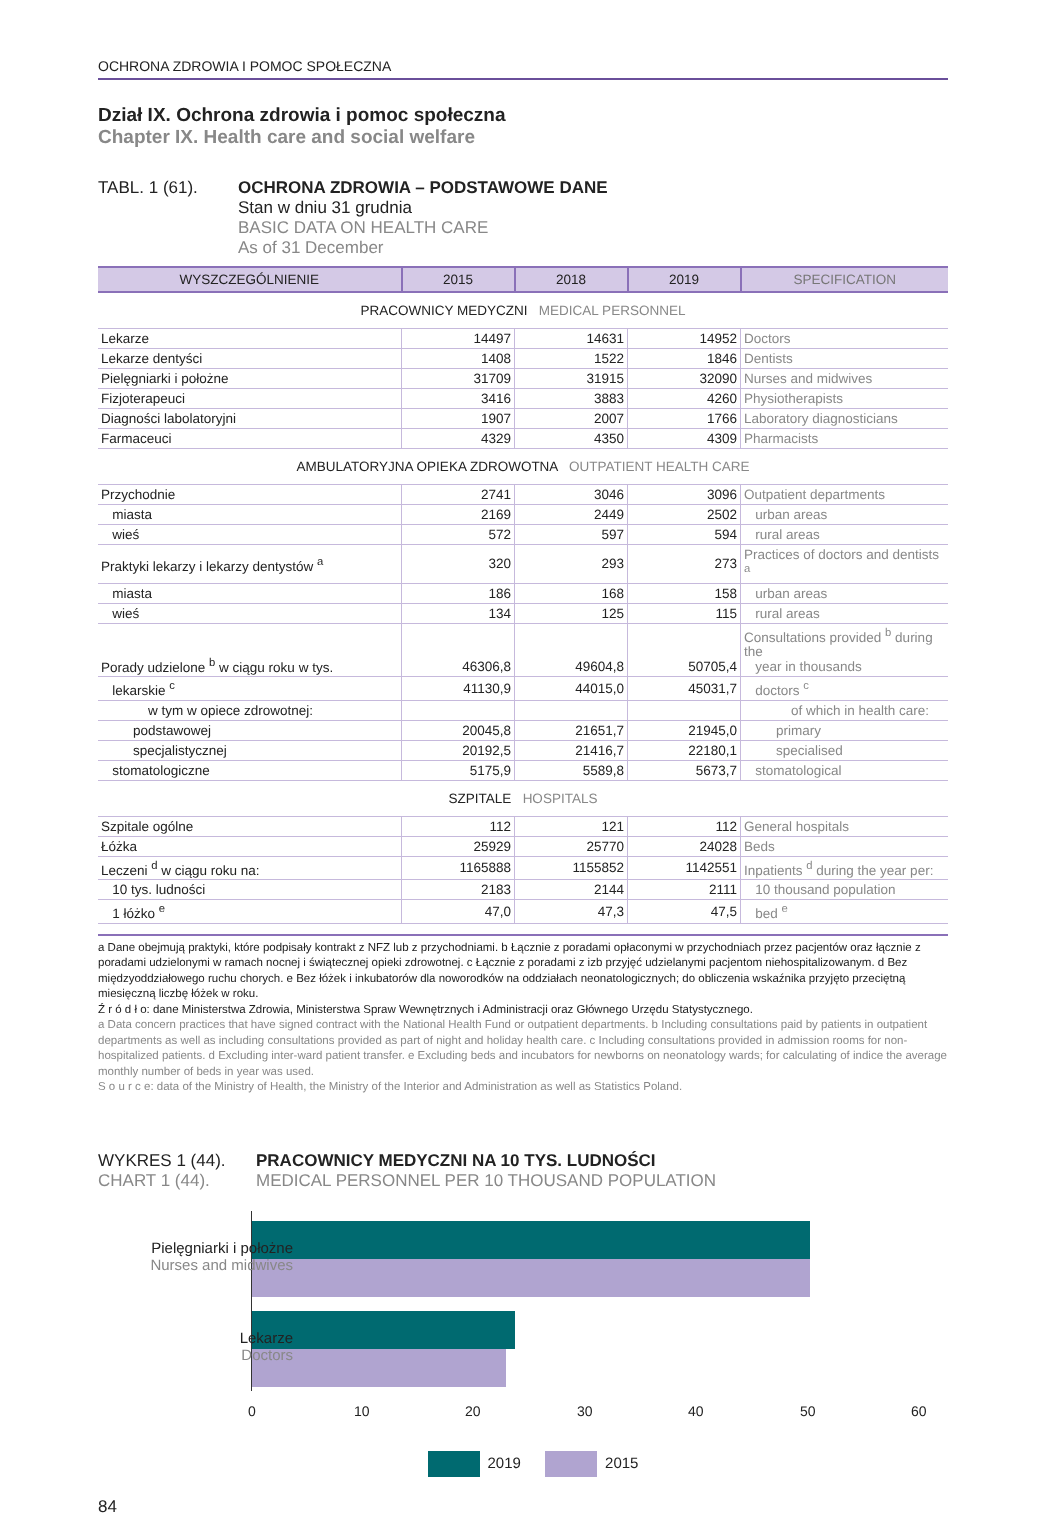OCHRONA ZDROWIA I POMOC SPOŁECZNA
Dział IX. Ochrona zdrowia i pomoc społeczna
Chapter IX. Health care and social welfare
TABL. 1 (61). OCHRONA ZDROWIA – PODSTAWOWE DANE
Stan w dniu 31 grudnia
BASIC DATA ON HEALTH CARE
As of 31 December
| WYSZCZEGÓLNIENIE | 2015 | 2018 | 2019 | SPECIFICATION |
| --- | --- | --- | --- | --- |
| PRACOWNICY MEDYCZNI MEDICAL PERSONNEL | | | | |
| Lekarze | 14497 | 14631 | 14952 | Doctors |
| Lekarze dentyści | 1408 | 1522 | 1846 | Dentists |
| Pielęgniarki i położne | 31709 | 31915 | 32090 | Nurses and midwives |
| Fizjoterapeuci | 3416 | 3883 | 4260 | Physiotherapists |
| Diagności labolatoryjni | 1907 | 2007 | 1766 | Laboratory diagnosticians |
| Farmaceuci | 4329 | 4350 | 4309 | Pharmacists |
| AMBULATORYJNA OPIEKA ZDROWOTNA OUTPATIENT HEALTH CARE | | | | |
| Przychodnie | 2741 | 3046 | 3096 | Outpatient departments |
| miasta | 2169 | 2449 | 2502 | urban areas |
| wieś | 572 | 597 | 594 | rural areas |
| Praktyki lekarzy i lekarzy dentystów <sup>a</sup> | 320 | 293 | 273 | Practices of doctors and dentists <sup>a</sup> |
| miasta | 186 | 168 | 158 | urban areas |
| wieś | 134 | 125 | 115 | rural areas |
| Porady udzielone <sup>b</sup> w ciągu roku w tys. | 46306,8 | 49604,8 | 50705,4 | Consultations provided <sup>b</sup> during the year in thousands |
| lekarskie <sup>c</sup> | 41130,9 | 44015,0 | 45031,7 | doctors <sup>c</sup> |
| w tym w opiece zdrowotnej: | | | | of which in health care: |
| podstawowej | 20045,8 | 21651,7 | 21945,0 | primary |
| specjalistycznej | 20192,5 | 21416,7 | 22180,1 | specialised |
| stomatologiczne | 5175,9 | 5589,8 | 5673,7 | stomatological |
| SZPITALE HOSPITALS | | | | |
| Szpitale ogólne | 112 | 121 | 112 | General hospitals |
| Łóżka | 25929 | 25770 | 24028 | Beds |
| Leczeni <sup>d</sup> w ciągu roku na: | 1165888 | 1155852 | 1142551 | Inpatients <sup>d</sup> during the year per: |
| 10 tys. ludności | 2183 | 2144 | 2111 | 10 thousand population |
| 1 łóżko <sup>e</sup> | 47,0 | 47,3 | 47,5 | bed <sup>e</sup> |
a Dane obejmują praktyki, które podpisały kontrakt z NFZ lub z przychodniami. b Łącznie z poradami opłaconymi w przychodniach przez pacjentów oraz łącznie z poradami udzielonymi w ramach nocnej i świątecznej opieki zdrowotnej. c Łącznie z poradami z izb przyjęć udzielanymi pacjentom niehospitalizowanym. d Bez międzyoddziałowego ruchu chorych. e Bez łóżek i inkubatorów dla noworodków na oddziałach neonatologicznych; do obliczenia wskaźnika przyjęto przeciętną miesięczną liczbę łóżek w roku.
Ź r ó d ł o: dane Ministerstwa Zdrowia, Ministerstwa Spraw Wewnętrznych i Administracji oraz Głównego Urzędu Statystycznego.
a Data concern practices that have signed contract with the National Health Fund or outpatient departments. b Including consultations paid by patients in outpatient departments as well as including consultations provided as part of night and holiday health care. c Including consultations provided in admission rooms for non-hospitalized patients. d Excluding inter-ward patient transfer. e Excluding beds and incubators for newborns on neonatology wards; for calculating of indice the average monthly number of beds in year was used.
S o u r c e: data of the Ministry of Health, the Ministry of the Interior and Administration as well as Statistics Poland.
WYKRES 1 (44).
CHART 1 (44).
PRACOWNICY MEDYCZNI NA 10 TYS. LUDNOŚCI
MEDICAL PERSONNEL PER 10 THOUSAND POPULATION
Pielęgniarki i położne
Nurses and midwives
Lekarze
Doctors
0 10 20 30 40 50 60
2019 2015
84